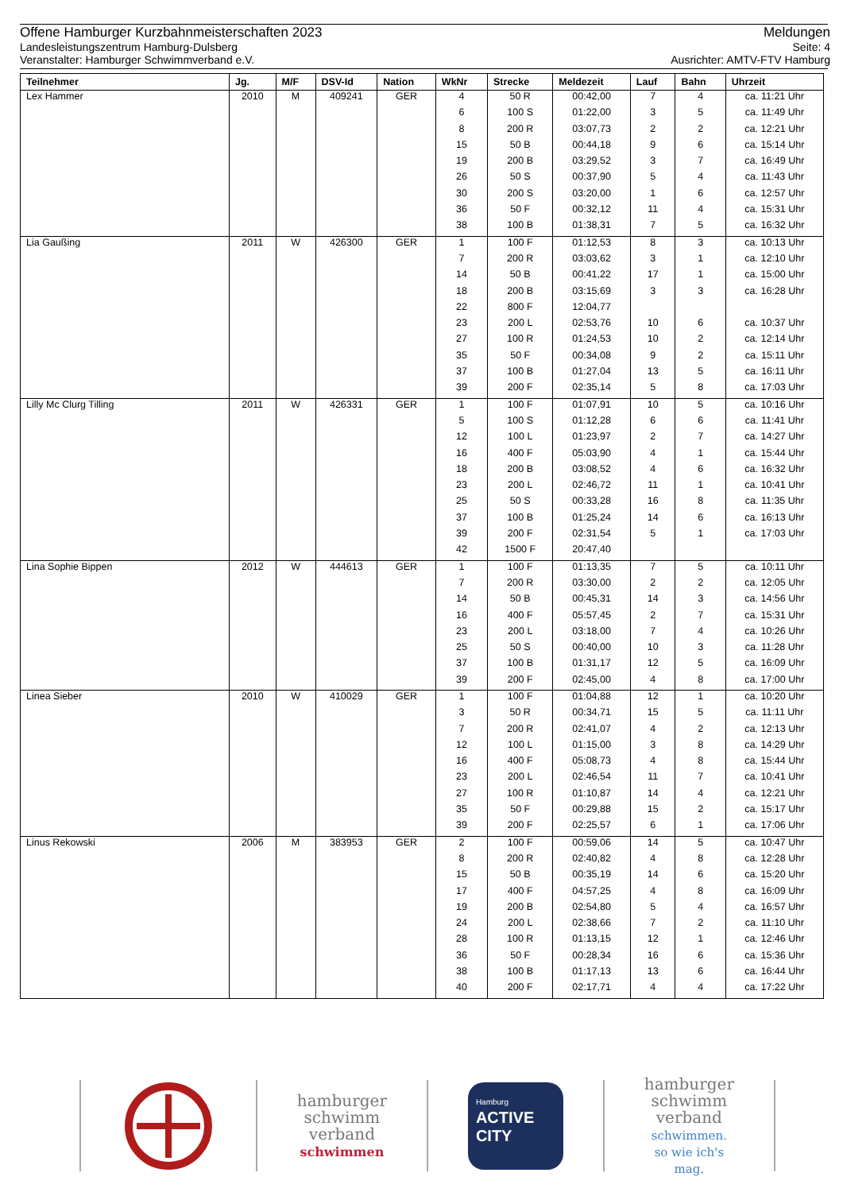Offene Hamburger Kurzbahnmeisterschaften 2023 Meldungen
Landesleistungszentrum Hamburg-Dulsberg Seite: 4
Veranstalter: Hamburger Schwimmverband e.V. Ausrichter: AMTV-FTV Hamburg
| Teilnehmer | Jg. | M/F | DSV-Id | Nation | WkNr | Strecke | Meldezeit | Lauf | Bahn | Uhrzeit |
| --- | --- | --- | --- | --- | --- | --- | --- | --- | --- | --- |
| Lex Hammer | 2010 | M | 409241 | GER | 4 | 50 R | 00:42,00 | 7 | 4 | ca. 11:21 Uhr |
| | | | | | 6 | 100 S | 01:22,00 | 3 | 5 | ca. 11:49 Uhr |
| | | | | | 8 | 200 R | 03:07,73 | 2 | 2 | ca. 12:21 Uhr |
| | | | | | 15 | 50 B | 00:44,18 | 9 | 6 | ca. 15:14 Uhr |
| | | | | | 19 | 200 B | 03:29,52 | 3 | 7 | ca. 16:49 Uhr |
| | | | | | 26 | 50 S | 00:37,90 | 5 | 4 | ca. 11:43 Uhr |
| | | | | | 30 | 200 S | 03:20,00 | 1 | 6 | ca. 12:57 Uhr |
| | | | | | 36 | 50 F | 00:32,12 | 11 | 4 | ca. 15:31 Uhr |
| | | | | | 38 | 100 B | 01:38,31 | 7 | 5 | ca. 16:32 Uhr |
| Lia Gaußing | 2011 | W | 426300 | GER | 1 | 100 F | 01:12,53 | 8 | 3 | ca. 10:13 Uhr |
| | | | | | 7 | 200 R | 03:03,62 | 3 | 1 | ca. 12:10 Uhr |
| | | | | | 14 | 50 B | 00:41,22 | 17 | 1 | ca. 15:00 Uhr |
| | | | | | 18 | 200 B | 03:15,69 | 3 | 3 | ca. 16:28 Uhr |
| | | | | | 22 | 800 F | 12:04,77 | | | |
| | | | | | 23 | 200 L | 02:53,76 | 10 | 6 | ca. 10:37 Uhr |
| | | | | | 27 | 100 R | 01:24,53 | 10 | 2 | ca. 12:14 Uhr |
| | | | | | 35 | 50 F | 00:34,08 | 9 | 2 | ca. 15:11 Uhr |
| | | | | | 37 | 100 B | 01:27,04 | 13 | 5 | ca. 16:11 Uhr |
| | | | | | 39 | 200 F | 02:35,14 | 5 | 8 | ca. 17:03 Uhr |
| Lilly Mc Clurg Tilling | 2011 | W | 426331 | GER | 1 | 100 F | 01:07,91 | 10 | 5 | ca. 10:16 Uhr |
| | | | | | 5 | 100 S | 01:12,28 | 6 | 6 | ca. 11:41 Uhr |
| | | | | | 12 | 100 L | 01:23,97 | 2 | 7 | ca. 14:27 Uhr |
| | | | | | 16 | 400 F | 05:03,90 | 4 | 1 | ca. 15:44 Uhr |
| | | | | | 18 | 200 B | 03:08,52 | 4 | 6 | ca. 16:32 Uhr |
| | | | | | 23 | 200 L | 02:46,72 | 11 | 1 | ca. 10:41 Uhr |
| | | | | | 25 | 50 S | 00:33,28 | 16 | 8 | ca. 11:35 Uhr |
| | | | | | 37 | 100 B | 01:25,24 | 14 | 6 | ca. 16:13 Uhr |
| | | | | | 39 | 200 F | 02:31,54 | 5 | 1 | ca. 17:03 Uhr |
| | | | | | 42 | 1500 F | 20:47,40 | | | |
| Lina Sophie Bippen | 2012 | W | 444613 | GER | 1 | 100 F | 01:13,35 | 7 | 5 | ca. 10:11 Uhr |
| | | | | | 7 | 200 R | 03:30,00 | 2 | 2 | ca. 12:05 Uhr |
| | | | | | 14 | 50 B | 00:45,31 | 14 | 3 | ca. 14:56 Uhr |
| | | | | | 16 | 400 F | 05:57,45 | 2 | 7 | ca. 15:31 Uhr |
| | | | | | 23 | 200 L | 03:18,00 | 7 | 4 | ca. 10:26 Uhr |
| | | | | | 25 | 50 S | 00:40,00 | 10 | 3 | ca. 11:28 Uhr |
| | | | | | 37 | 100 B | 01:31,17 | 12 | 5 | ca. 16:09 Uhr |
| | | | | | 39 | 200 F | 02:45,00 | 4 | 8 | ca. 17:00 Uhr |
| Linea Sieber | 2010 | W | 410029 | GER | 1 | 100 F | 01:04,88 | 12 | 1 | ca. 10:20 Uhr |
| | | | | | 3 | 50 R | 00:34,71 | 15 | 5 | ca. 11:11 Uhr |
| | | | | | 7 | 200 R | 02:41,07 | 4 | 2 | ca. 12:13 Uhr |
| | | | | | 12 | 100 L | 01:15,00 | 3 | 8 | ca. 14:29 Uhr |
| | | | | | 16 | 400 F | 05:08,73 | 4 | 8 | ca. 15:44 Uhr |
| | | | | | 23 | 200 L | 02:46,54 | 11 | 7 | ca. 10:41 Uhr |
| | | | | | 27 | 100 R | 01:10,87 | 14 | 4 | ca. 12:21 Uhr |
| | | | | | 35 | 50 F | 00:29,88 | 15 | 2 | ca. 15:17 Uhr |
| | | | | | 39 | 200 F | 02:25,57 | 6 | 1 | ca. 17:06 Uhr |
| Linus Rekowski | 2006 | M | 383953 | GER | 2 | 100 F | 00:59,06 | 14 | 5 | ca. 10:47 Uhr |
| | | | | | 8 | 200 R | 02:40,82 | 4 | 8 | ca. 12:28 Uhr |
| | | | | | 15 | 50 B | 00:35,19 | 14 | 6 | ca. 15:20 Uhr |
| | | | | | 17 | 400 F | 04:57,25 | 4 | 8 | ca. 16:09 Uhr |
| | | | | | 19 | 200 B | 02:54,80 | 5 | 4 | ca. 16:57 Uhr |
| | | | | | 24 | 200 L | 02:38,66 | 7 | 2 | ca. 11:10 Uhr |
| | | | | | 28 | 100 R | 01:13,15 | 12 | 1 | ca. 12:46 Uhr |
| | | | | | 36 | 50 F | 00:28,34 | 16 | 6 | ca. 15:36 Uhr |
| | | | | | 38 | 100 B | 01:17,13 | 13 | 6 | ca. 16:44 Uhr |
| | | | | | 40 | 200 F | 02:17,71 | 4 | 4 | ca. 17:22 Uhr |
hamburger
schwimm
verband
schwimmen
Hamburg
ACTIVE
CITY
hamburger
schwimm
verband
schwimmen.
so wie ich's
mag.